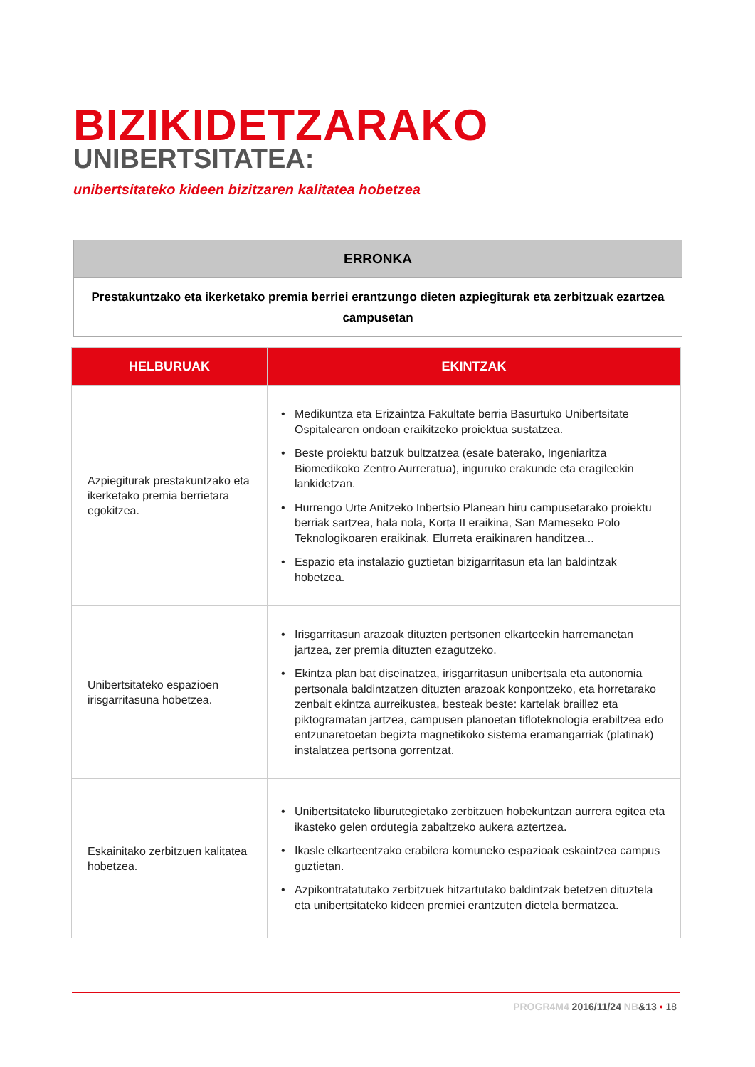BIZIKIDETZARAKO
UNIBERTSITATEA:
unibertsitateko kideen bizitzaren kalitatea hobetzea
| ERRONKA |
| --- |
| Prestakuntzako eta ikerketako premia berriei erantzungo dieten azpiegiturak eta zerbitzuak ezartzea campusetan |
| HELBURUAK | EKINTZAK |
| --- | --- |
| Azpiegiturak prestakuntzako eta ikerketako premia berrietara egokitzea. | • Medikuntza eta Erizaintza Fakultate berria Basurtuko Unibertsitate Ospitalearen ondoan eraikitzeko proiektua sustatzea. • Beste proiektu batzuk bultzatzea (esate baterako, Ingeniaritza Biomedikoko Zentro Aurreratua), inguruko erakunde eta eragileekin lankidetzan. • Hurrengo Urte Anitzeko Inbertsio Planean hiru campusetarako proiektu berriak sartzea, hala nola, Korta II eraikina, San Mameseko Polo Teknologikoaren eraikinak, Elurreta eraikinaren handitzea... • Espazio eta instalazio guztietan bizigarritasun eta lan baldintzak hobetzea. |
| Unibertsitateko espazioen irisgarritasuna hobetzea. | • Irisgarritasun arazoak dituzten pertsonen elkarteekin harremanetan jartzea, zer premia dituzten ezagutzeko. • Ekintza plan bat diseinatzea, irisgarritasun unibertsala eta autonomia pertsonala baldintzatzen dituzten arazoak konpontzeko, eta horretarako zenbait ekintza aurreikustea, besteak beste: kartelak braillez eta piktogramatan jartzea, campusen planoetan tifloteknologia erabiltzea edo entzunaretoetan begizta magnetikoko sistema eramangarriak (platinak) instalatzea pertsona gorrentzat. |
| Eskainitako zerbitzuen kalitatea hobetzea. | • Unibertsitateko liburutegietako zerbitzuen hobekuntzan aurrera egitea eta ikasteko gelen ordutegia zabaltzeko aukera aztertzea. • Ikasle elkarteentzako erabilera komuneko espazioak eskaintzea campus guztietan. • Azpikontratatutako zerbitzuek hitzartutako baldintzak betetzen dituztela eta unibertsitateko kideen premiei erantzuten dietela bermatzea. |
PROGR4M4 2016/11/24 NB&13 • 18